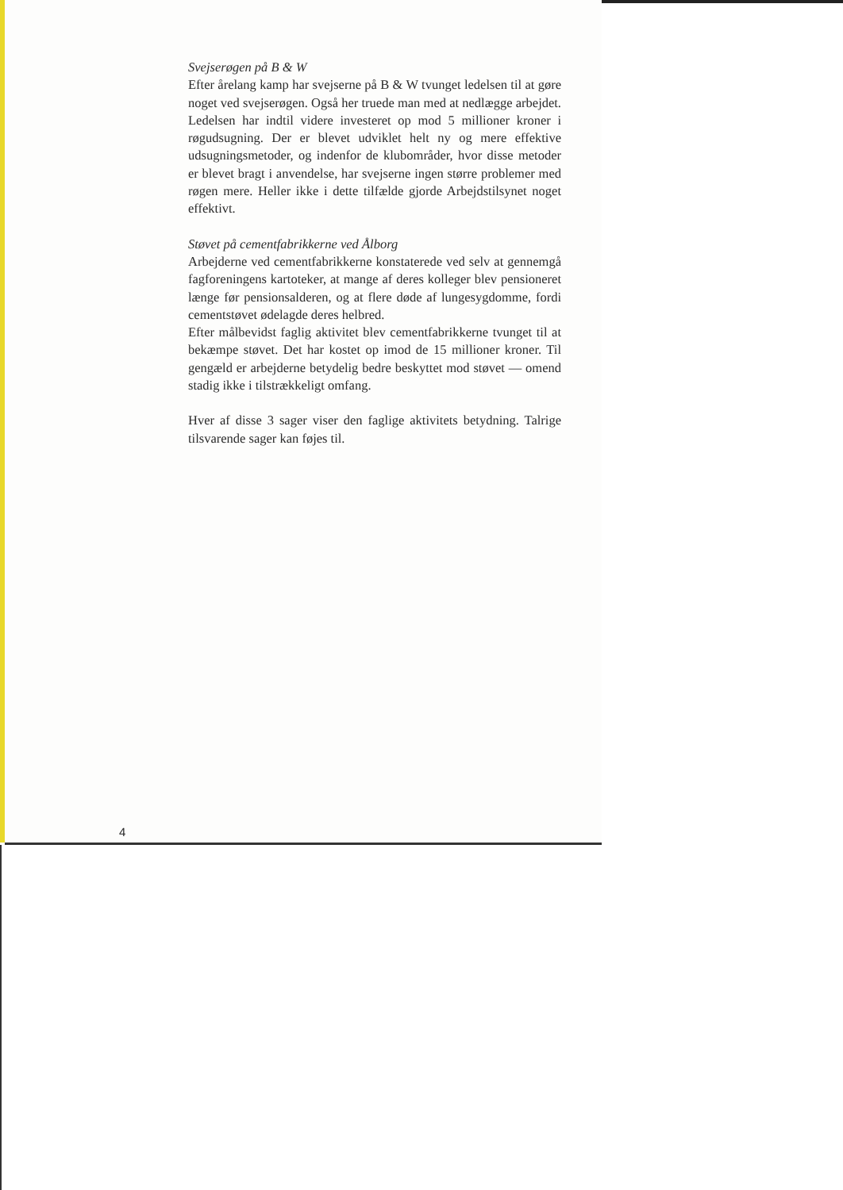Svejserøgen på B & W
Efter årelang kamp har svejserne på B & W tvunget ledelsen til at gøre noget ved svejserøgen. Også her truede man med at nedlægge arbejdet. Ledelsen har indtil videre investeret op mod 5 millioner kroner i røgudsugning. Der er blevet udviklet helt ny og mere effektive udsugningsmetoder, og indenfor de klubområder, hvor disse metoder er blevet bragt i anvendelse, har svejserne ingen større problemer med røgen mere. Heller ikke i dette tilfælde gjorde Arbejdstilsynet noget effektivt.
Støvet på cementfabrikkerne ved Ålborg
Arbejderne ved cementfabrikkerne konstaterede ved selv at gennemgå fagforeningens kartoteker, at mange af deres kolleger blev pensioneret længe før pensionsalderen, og at flere døde af lungesygdomme, fordi cementstøvet ødelagde deres helbred.
Efter målbevidst faglig aktivitet blev cementfabrikkerne tvunget til at bekæmpe støvet. Det har kostet op imod de 15 millioner kroner. Til gengæld er arbejderne betydelig bedre beskyttet mod støvet — omend stadig ikke i tilstrækkeligt omfang.
Hver af disse 3 sager viser den faglige aktivitets betydning. Talrige tilsvarende sager kan føjes til.
4